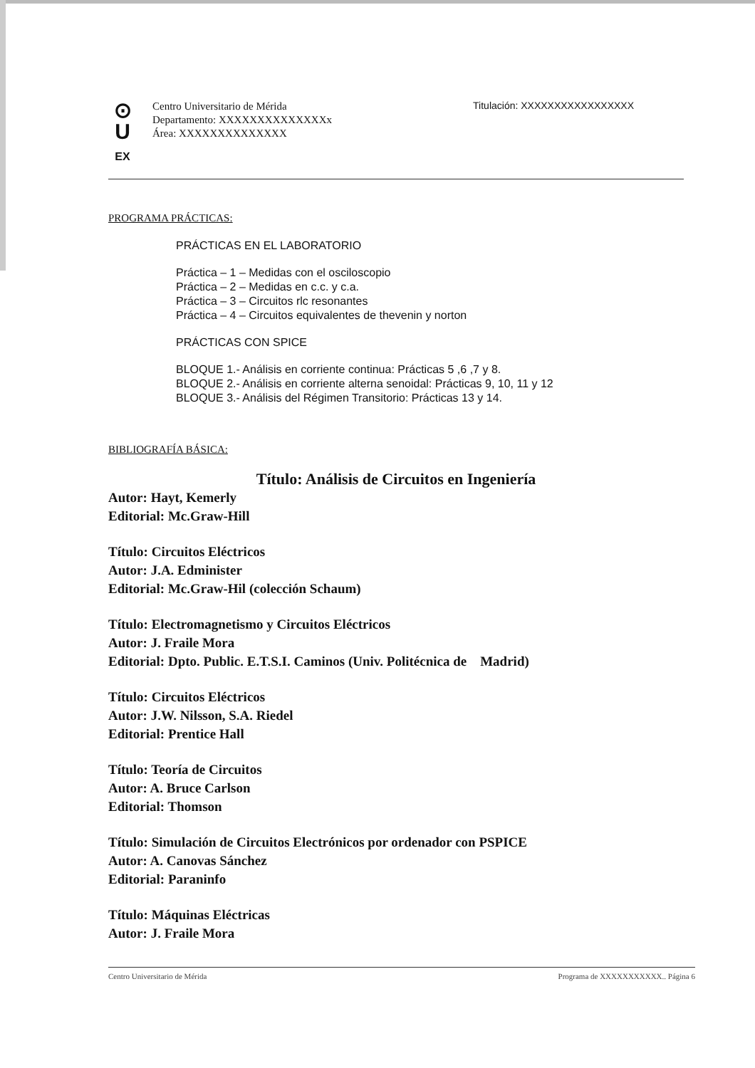⊙
U
EX
Centro Universitario de Mérida
Departamento: XXXXXXXXXXXXXXx
Área: XXXXXXXXXXXXXX
Titulación: XXXXXXXXXXXXXXXXX
PROGRAMA PRÁCTICAS:
PRÁCTICAS EN EL LABORATORIO
Práctica – 1 – Medidas con el osciloscopio
Práctica – 2 – Medidas en c.c. y c.a.
Práctica – 3 – Circuitos rlc resonantes
Práctica – 4 – Circuitos equivalentes de thevenin y norton
PRÁCTICAS CON SPICE
BLOQUE 1.- Análisis en corriente continua: Prácticas 5 ,6 ,7 y 8.
BLOQUE 2.- Análisis en corriente alterna senoidal: Prácticas 9, 10, 11 y 12
BLOQUE 3.- Análisis del Régimen Transitorio: Prácticas 13 y 14.
BIBLIOGRAFÍA BÁSICA:
Título: Análisis de Circuitos en Ingeniería
Autor: Hayt, Kemerly
Editorial: Mc.Graw-Hill
Título: Circuitos Eléctricos
Autor: J.A. Edminister
Editorial: Mc.Graw-Hil (colección Schaum)
Título: Electromagnetismo y Circuitos Eléctricos
Autor: J. Fraile Mora
Editorial: Dpto. Public. E.T.S.I. Caminos (Univ. Politécnica de Madrid)
Título: Circuitos Eléctricos
Autor: J.W. Nilsson, S.A. Riedel
Editorial: Prentice Hall
Título: Teoría de Circuitos
Autor: A. Bruce Carlson
Editorial: Thomson
Título: Simulación de Circuitos Electrónicos por ordenador con PSPICE
Autor: A. Canovas Sánchez
Editorial: Paraninfo
Título: Máquinas Eléctricas
Autor: J. Fraile Mora
Centro Universitario de Mérida Programa de XXXXXXXXXXX.. Página 6